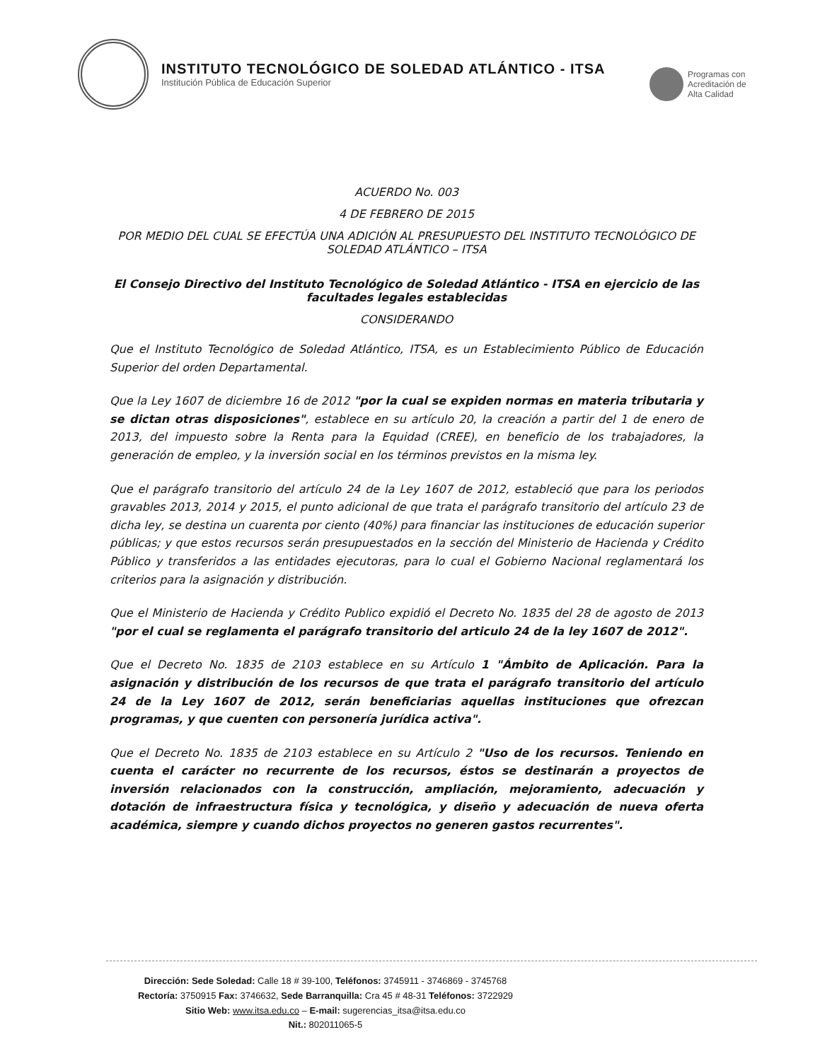INSTITUTO TECNOLÓGICO DE SOLEDAD ATLÁNTICO - ITSA
Institución Pública de Educación Superior
Programas con
Acreditación de
Alta Calidad
ACUERDO No. 003
4 DE FEBRERO DE 2015
POR MEDIO DEL CUAL SE EFECTÚA UNA ADICIÓN AL PRESUPUESTO DEL INSTITUTO TECNOLÓGICO DE SOLEDAD ATLÁNTICO – ITSA
El Consejo Directivo del Instituto Tecnológico de Soledad Atlántico - ITSA en ejercicio de las facultades legales establecidas
CONSIDERANDO
Que el Instituto Tecnológico de Soledad Atlántico, ITSA, es un Establecimiento Público de Educación Superior del orden Departamental.
Que la Ley 1607 de diciembre 16 de 2012 "por la cual se expiden normas en materia tributaria y se dictan otras disposiciones", establece en su artículo 20, la creación a partir del 1 de enero de 2013, del impuesto sobre la Renta para la Equidad (CREE), en beneficio de los trabajadores, la generación de empleo, y la inversión social en los términos previstos en la misma ley.
Que el parágrafo transitorio del artículo 24 de la Ley 1607 de 2012, estableció que para los periodos gravables 2013, 2014 y 2015, el punto adicional de que trata el parágrafo transitorio del artículo 23 de dicha ley, se destina un cuarenta por ciento (40%) para financiar las instituciones de educación superior públicas; y que estos recursos serán presupuestados en la sección del Ministerio de Hacienda y Crédito Público y transferidos a las entidades ejecutoras, para lo cual el Gobierno Nacional reglamentará los criterios para la asignación y distribución.
Que el Ministerio de Hacienda y Crédito Publico expidió el Decreto No. 1835 del 28 de agosto de 2013 "por el cual se reglamenta el parágrafo transitorio del articulo 24 de la ley 1607 de 2012".
Que el Decreto No. 1835 de 2103 establece en su Artículo 1 "Ámbito de Aplicación. Para la asignación y distribución de los recursos de que trata el parágrafo transitorio del artículo 24 de la Ley 1607 de 2012, serán beneficiarias aquellas instituciones que ofrezcan programas, y que cuenten con personería jurídica activa".
Que el Decreto No. 1835 de 2103 establece en su Artículo 2 "Uso de los recursos. Teniendo en cuenta el carácter no recurrente de los recursos, éstos se destinarán a proyectos de inversión relacionados con la construcción, ampliación, mejoramiento, adecuación y dotación de infraestructura física y tecnológica, y diseño y adecuación de nueva oferta académica, siempre y cuando dichos proyectos no generen gastos recurrentes".
Dirección: Sede Soledad: Calle 18 # 39-100, Teléfonos: 3745911 - 3746869 - 3745768
Rectoría: 3750915 Fax: 3746632, Sede Barranquilla: Cra 45 # 48-31 Teléfonos: 3722929
Sitio Web: www.itsa.edu.co – E-mail: sugerencias_itsa@itsa.edu.co
Nit.: 802011065-5